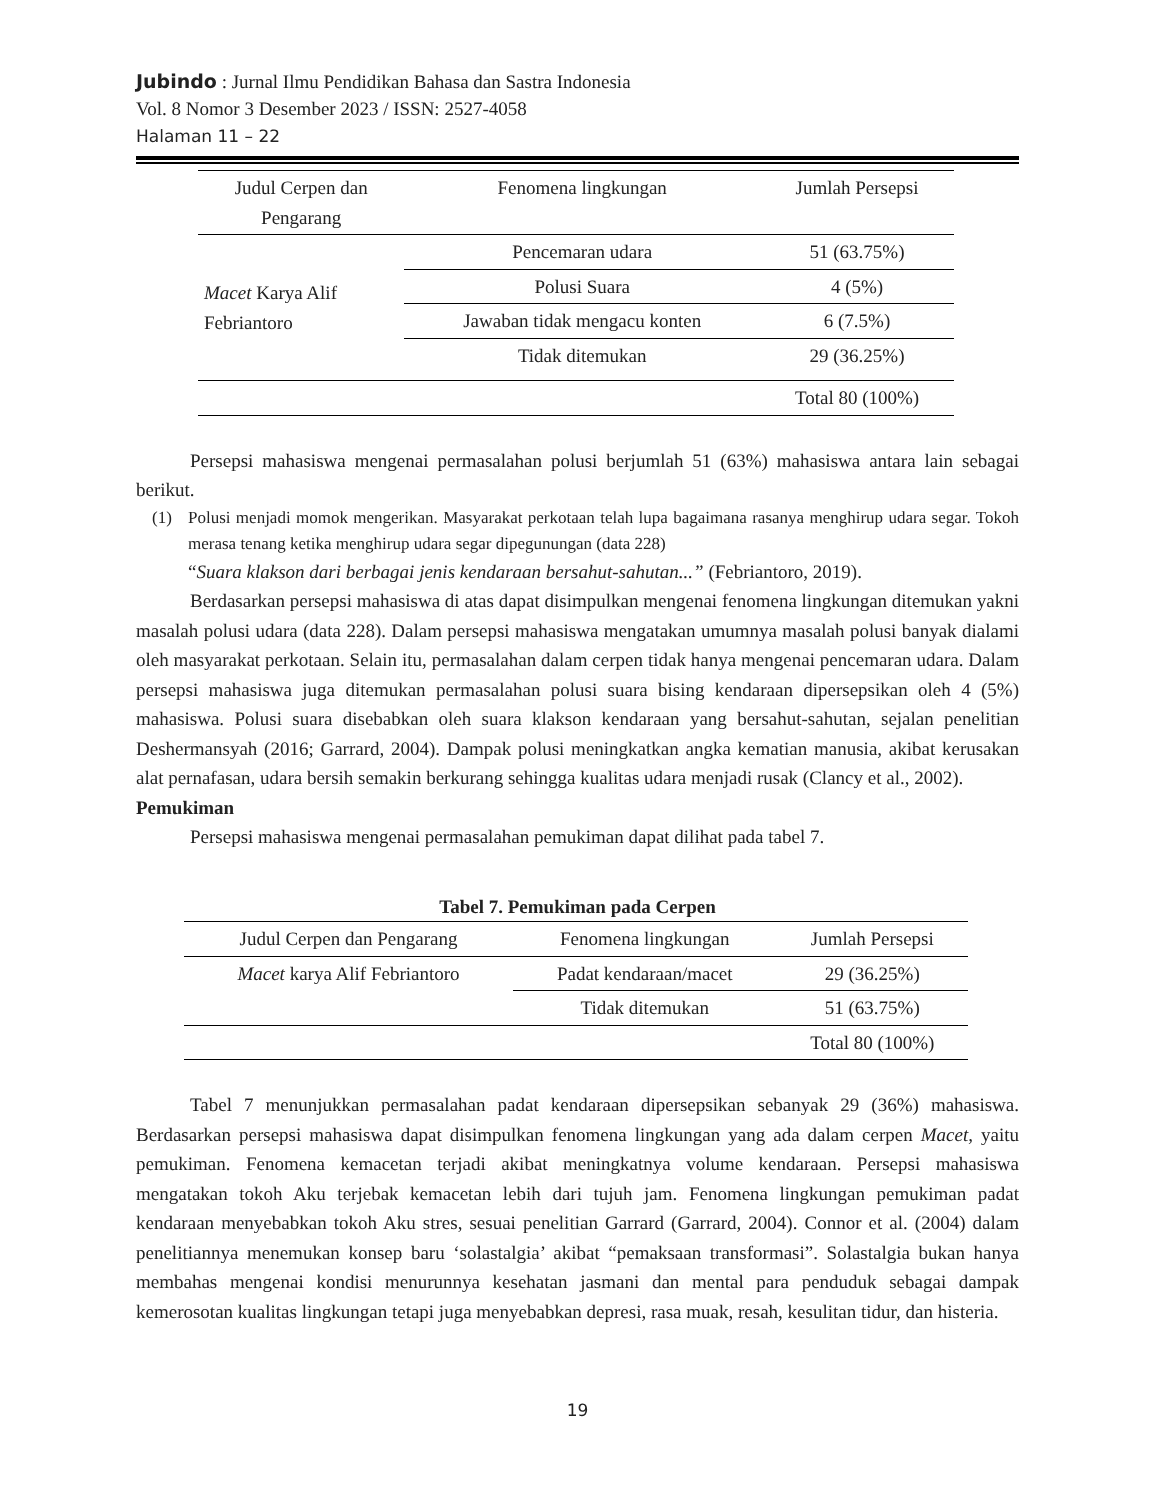Jubindo : Jurnal Ilmu Pendidikan Bahasa dan Sastra Indonesia
Vol. 8 Nomor 3 Desember 2023 / ISSN: 2527-4058
Halaman 11 – 22
| Judul Cerpen dan Pengarang | Fenomena lingkungan | Jumlah Persepsi |
| --- | --- | --- |
| Macet Karya Alif Febriantoro | Pencemaran udara | 51 (63.75%) |
| | Polusi Suara | 4 (5%) |
| | Jawaban tidak mengacu konten | 6 (7.5%) |
| | Tidak ditemukan | 29 (36.25%) |
| | | Total 80 (100%) |
Persepsi mahasiswa mengenai permasalahan polusi berjumlah 51 (63%) mahasiswa antara lain sebagai berikut.
(1) Polusi menjadi momok mengerikan. Masyarakat perkotaan telah lupa bagaimana rasanya menghirup udara segar. Tokoh merasa tenang ketika menghirup udara segar dipegunungan (data 228)
“Suara klakson dari berbagai jenis kendaraan bersahut-sahutan...” (Febriantoro, 2019).
Berdasarkan persepsi mahasiswa di atas dapat disimpulkan mengenai fenomena lingkungan ditemukan yakni masalah polusi udara (data 228). Dalam persepsi mahasiswa mengatakan umumnya masalah polusi banyak dialami oleh masyarakat perkotaan. Selain itu, permasalahan dalam cerpen tidak hanya mengenai pencemaran udara. Dalam persepsi mahasiswa juga ditemukan permasalahan polusi suara bising kendaraan dipersepsikan oleh 4 (5%) mahasiswa. Polusi suara disebabkan oleh suara klakson kendaraan yang bersahut-sahutan, sejalan penelitian Deshermansyah (2016; Garrard, 2004). Dampak polusi meningkatkan angka kematian manusia, akibat kerusakan alat pernafasan, udara bersih semakin berkurang sehingga kualitas udara menjadi rusak (Clancy et al., 2002).
Pemukiman
Persepsi mahasiswa mengenai permasalahan pemukiman dapat dilihat pada tabel 7.
Tabel 7. Pemukiman pada Cerpen
| Judul Cerpen dan Pengarang | Fenomena lingkungan | Jumlah Persepsi |
| --- | --- | --- |
| Macet karya Alif Febriantoro | Padat kendaraan/macet | 29 (36.25%) |
| | Tidak ditemukan | 51 (63.75%) |
| | | Total 80 (100%) |
Tabel 7 menunjukkan permasalahan padat kendaraan dipersepsikan sebanyak 29 (36%) mahasiswa. Berdasarkan persepsi mahasiswa dapat disimpulkan fenomena lingkungan yang ada dalam cerpen Macet, yaitu pemukiman. Fenomena kemacetan terjadi akibat meningkatnya volume kendaraan. Persepsi mahasiswa mengatakan tokoh Aku terjebak kemacetan lebih dari tujuh jam. Fenomena lingkungan pemukiman padat kendaraan menyebabkan tokoh Aku stres, sesuai penelitian Garrard (Garrard, 2004). Connor et al. (2004) dalam penelitiannya menemukan konsep baru ‘solastalgia’ akibat “pemaksaan transformasi”. Solastalgia bukan hanya membahas mengenai kondisi menurunnya kesehatan jasmani dan mental para penduduk sebagai dampak kemerosotan kualitas lingkungan tetapi juga menyebabkan depresi, rasa muak, resah, kesulitan tidur, dan histeria.
19